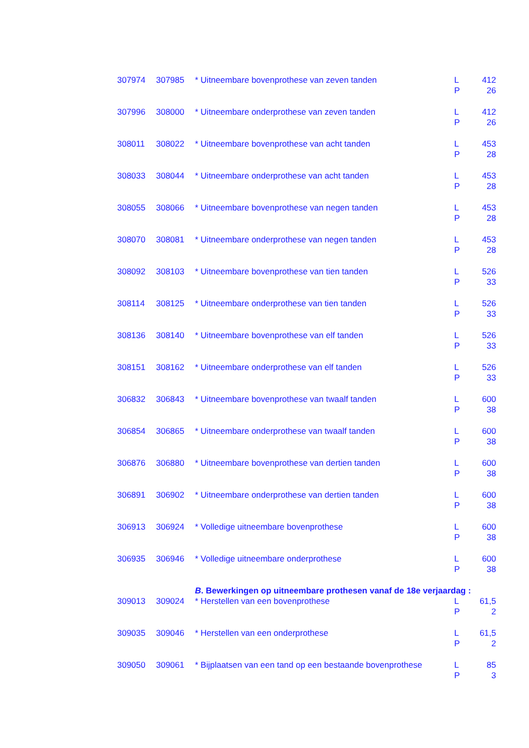| 307974 | 307985 | * Uitneembare bovenprothese van zeven tanden | L P | 412 26 |
| 307996 | 308000 | * Uitneembare onderprothese van zeven tanden | L P | 412 26 |
| 308011 | 308022 | * Uitneembare bovenprothese van acht tanden | L P | 453 28 |
| 308033 | 308044 | * Uitneembare onderprothese van acht tanden | L P | 453 28 |
| 308055 | 308066 | * Uitneembare bovenprothese van negen tanden | L P | 453 28 |
| 308070 | 308081 | * Uitneembare onderprothese van negen tanden | L P | 453 28 |
| 308092 | 308103 | * Uitneembare bovenprothese van tien tanden | L P | 526 33 |
| 308114 | 308125 | * Uitneembare onderprothese van tien tanden | L P | 526 33 |
| 308136 | 308140 | * Uitneembare bovenprothese van elf tanden | L P | 526 33 |
| 308151 | 308162 | * Uitneembare onderprothese van elf tanden | L P | 526 33 |
| 306832 | 306843 | * Uitneembare bovenprothese van twaalf tanden | L P | 600 38 |
| 306854 | 306865 | * Uitneembare onderprothese van twaalf tanden | L P | 600 38 |
| 306876 | 306880 | * Uitneembare bovenprothese van dertien tanden | L P | 600 38 |
| 306891 | 306902 | * Uitneembare onderprothese van dertien tanden | L P | 600 38 |
| 306913 | 306924 | * Volledige uitneembare bovenprothese | L P | 600 38 |
| 306935 | 306946 | * Volledige uitneembare onderprothese | L P | 600 38 |
| | | B . Bewerkingen op uitneembare prothesen vanaf de 18e verjaardag : | | |
| 309013 | 309024 | * Herstellen van een bovenprothese | L P | 61,5 2 |
| 309035 | 309046 | * Herstellen van een onderprothese | L P | 61,5 2 |
| 309050 | 309061 | * Bijplaatsen van een tand op een bestaande bovenprothese | L P | 85 3 |